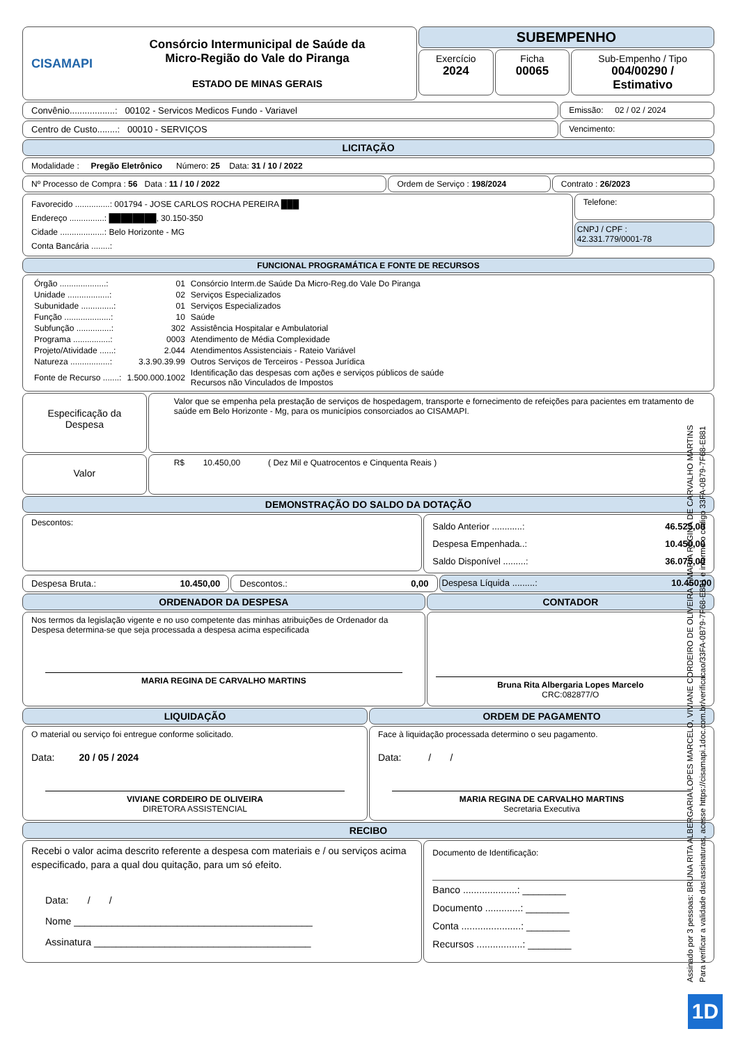CISAMAPI
Consórcio Intermunicipal de Saúde da
Micro-Região do Vale do Piranga
ESTADO DE MINAS GERAIS
SUBEMPENHO
Exercício
2024
Ficha
00065
Sub-Empenho / Tipo
004/00290 / Estimativo
Convênio..................: 00102 - Servicos Medicos Fundo - Variavel
Emissão: 02 / 02 / 2024
Centro de Custo........: 00010 - SERVIÇOS
Vencimento:
LICITAÇÃO
Modalidade : Pregão Eletrônico Número: 25 Data: 31 / 10 / 2022
Nº Processo de Compra : 56 Data : 11 / 10 / 2022
Ordem de Serviço : 198/2024 Contrato : 26/2023
Favorecido ...............: 001794 - JOSE CARLOS ROCHA PEREIRA ███
Endereço ...............: ████████, 30.150-350
Cidade ...................: Belo Horizonte - MG
Conta Bancária ........:
Telefone:
CNPJ / CPF :
42.331.779/0001-78
FUNCIONAL PROGRAMÁTICA E FONTE DE RECURSOS
| Órgão ....................: | 01 | Consórcio Interm.de Saúde Da Micro-Reg.do Vale Do Piranga |
| Unidade ..................: | 02 | Serviços Especializados |
| Subunidade ..............: | 01 | Serviços Especializados |
| Função ....................: | 10 | Saúde |
| Subfunção ...............: | 302 | Assistência Hospitalar e Ambulatorial |
| Programa ................: | 0003 | Atendimento de Média Complexidade |
| Projeto/Atividade ......: | 2.044 | Atendimentos Assistenciais - Rateio Variável |
| Natureza .................: | 3.3.90.39.99 | Outros Serviços de Terceiros - Pessoa Jurídica |
| Fonte de Recurso .......: | 1.500.000.1002 | Identificação das despesas com ações e serviços públicos de saúde Recursos não Vinculados de Impostos |
Especificação da Despesa
Valor que se empenha pela prestação de serviços de hospedagem, transporte e fornecimento de refeições para pacientes em tratamento de saúde em Belo Horizonte - Mg, para os municípios consorciados ao CISAMAPI.
Valor
R$ 10.450,00 ( Dez Mil e Quatrocentos e Cinquenta Reais )
DEMONSTRAÇÃO DO SALDO DA DOTAÇÃO
Descontos:
Saldo Anterior ............: 46.525,00
Despesa Empenhada..: 10.450,00
Saldo Disponível .........: 36.075,00
Despesa Bruta.: 10.450,00 Descontos.: 0,00 Despesa Líquida .........: 10.450,00
ORDENADOR DA DESPESA
Nos termos da legislação vigente e no uso competente das minhas atribuições de Ordenador da Despesa determina-se que seja processada a despesa acima especificada
MARIA REGINA DE CARVALHO MARTINS
CONTADOR
Bruna Rita Albergaria Lopes Marcelo
CRC:082877/O
LIQUIDAÇÃO
O material ou serviço foi entregue conforme solicitado.
Data: 20 / 05 / 2024
VIVIANE CORDEIRO DE OLIVEIRA
DIRETORA ASSISTENCIAL
ORDEM DE PAGAMENTO
Face à liquidação processada determino o seu pagamento.
Data: / /
MARIA REGINA DE CARVALHO MARTINS
Secretaria Executiva
RECIBO
Recebi o valor acima descrito referente a despesa com materiais e / ou serviços acima especificado, para a qual dou quitação, para um só efeito.
Data: / /
Nome ____________________________________________
Assinatura ________________________________________
Documento de Identificação:
Banco ....................: ________
Documento .............: ________
Conta ......................: ________
Recursos .................: ________
Assinado por 3 pessoas: BRUNA RITA ALBERGARIA LOPES MARCELO, VIVIANE CORDEIRO DE OLIVEIRA e MARIA REGINA DE CARVALHO MARTINS
Para verificar a validade das assinaturas, acesse https://cisamapi.1doc.com.br/verificacao/33FA-0B79-7F68-E881 e informe o código 33FA-0B79-7F68-E881
1D